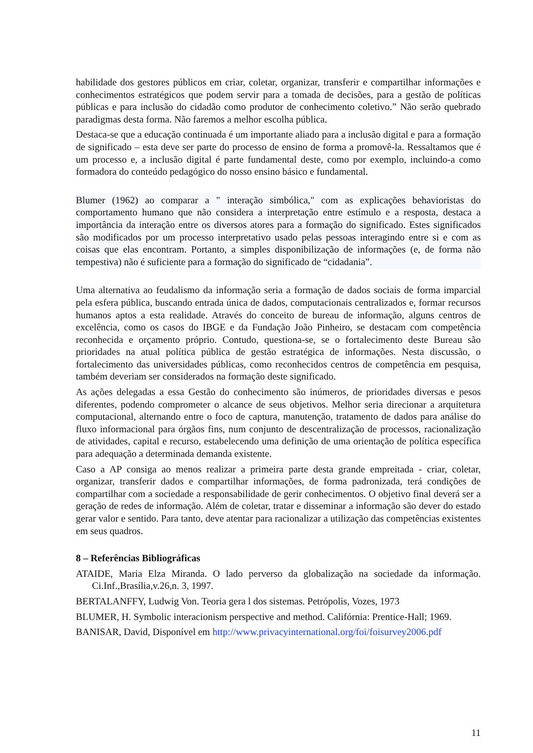habilidade dos gestores públicos em criar, coletar, organizar, transferir e compartilhar informações e conhecimentos estratégicos que podem servir para a tomada de decisões, para a gestão de políticas públicas e para inclusão do cidadão como produtor de conhecimento coletivo.” Não serão quebrado paradigmas desta forma. Não faremos a melhor escolha pública.
Destaca-se que a educação continuada é um importante aliado para a inclusão digital e para a formação de significado – esta deve ser parte do processo de ensino de forma a promovê-la. Ressaltamos que é um processo e, a inclusão digital é parte fundamental deste, como por exemplo, incluindo-a como formadora do conteúdo pedagógico do nosso ensino básico e fundamental.
Blumer (1962) ao comparar a " interação simbólica," com as explicações behavioristas do comportamento humano que não considera a interpretação entre estímulo e a resposta, destaca a importância da interação entre os diversos atores para a formação do significado. Estes significados são modificados por um processo interpretativo usado pelas pessoas interagindo entre si e com as coisas que elas encontram. Portanto, a simples disponibilização de informações (e, de forma não tempestiva) não é suficiente para a formação do significado de “cidadania”.
Uma alternativa ao feudalismo da informação seria a formação de dados sociais de forma imparcial pela esfera pública, buscando entrada única de dados, computacionais centralizados e, formar recursos humanos aptos a esta realidade. Através do conceito de bureau de informação, alguns centros de excelência, como os casos do IBGE e da Fundação João Pinheiro, se destacam com competência reconhecida e orçamento próprio. Contudo, questiona-se, se o fortalecimento deste Bureau são prioridades na atual política pública de gestão estratégica de informações. Nesta discussão, o fortalecimento das universidades públicas, como reconhecidos centros de competência em pesquisa, também deveriam ser considerados na formação deste significado.
As ações delegadas a essa Gestão do conhecimento são inúmeros, de prioridades diversas e pesos diferentes, podendo comprometer o alcance de seus objetivos. Melhor seria direcionar a arquitetura computacional, alternando entre o foco de captura, manutenção, tratamento de dados para análise do fluxo informacional para órgãos fins, num conjunto de descentralização de processos, racionalização de atividades, capital e recurso, estabelecendo uma definição de uma orientação de política específica para adequação a determinada demanda existente.
Caso a AP consiga ao menos realizar a primeira parte desta grande empreitada - criar, coletar, organizar, transferir dados e compartilhar informações, de forma padronizada, terá condições de compartilhar com a sociedade a responsabilidade de gerir conhecimentos. O objetivo final deverá ser a geração de redes de informação. Além de coletar, tratar e disseminar a informação são dever do estado gerar valor e sentido. Para tanto, deve atentar para racionalizar a utilização das competências existentes em seus quadros.
8 – Referências Bibliográficas
ATAIDE, Maria Elza Miranda. O lado perverso da globalização na sociedade da informação. Ci.Inf.,Brasília,v.26,n. 3, 1997.
BERTALANFFY, Ludwig Von. Teoria gera l dos sistemas. Petrópolis, Vozes, 1973
BLUMER, H. Symbolic interacionism perspective and method. Califórnia: Prentice-Hall; 1969.
BANISAR, David, Disponível em http://www.privacyinternational.org/foi/foisurvey2006.pdf
11